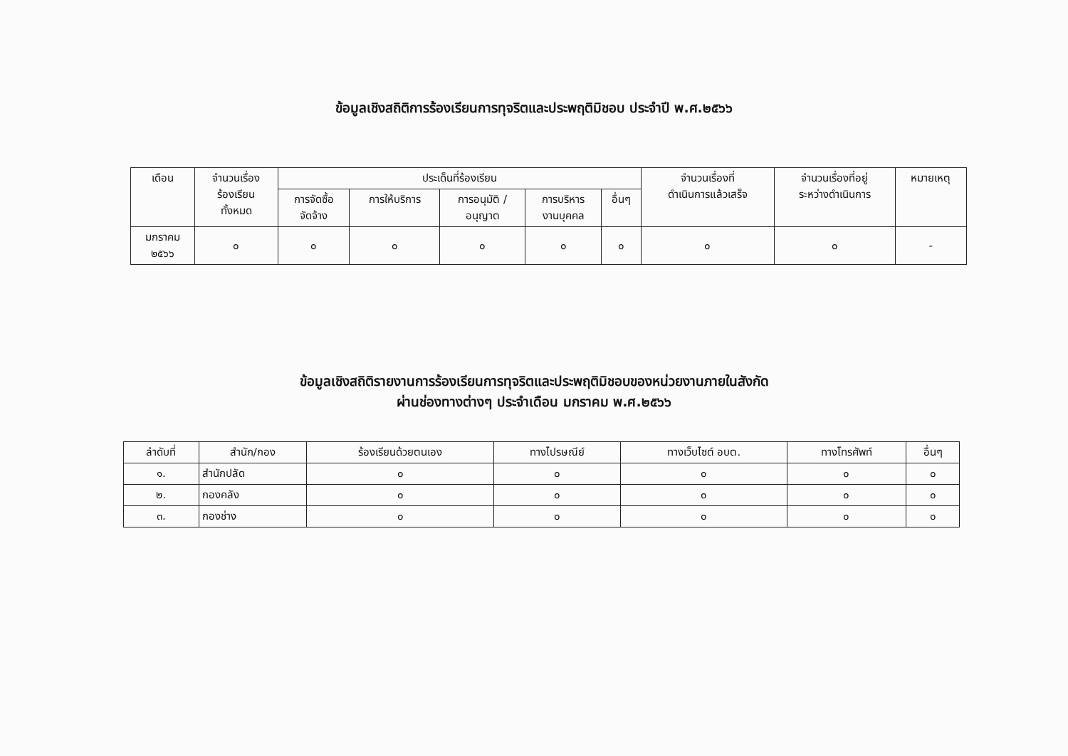ข้อมูลเชิงสถิติการร้องเรียนการทุจริตและประพฤติมิชอบ ประจำปี พ.ศ.๒๕๖๖
| เดือน | จำนวนเรื่อง ร้องเรียน ทั้งหมด | ประเด็นที่ร้องเรียน | | | | | จำนวนเรื่องที่ ดำเนินการแล้วเสร็จ | จำนวนเรื่องที่อยู่ ระหว่างดำเนินการ | หมายเหตุ |
| --- | --- | --- | --- | --- | --- | --- | --- | --- | --- |
| | | การจัดซื้อ จัดจ้าง | การให้บริการ | การอนุมัติ / อนุญาต | การบริหาร งานบุคคล | อื่นๆ | | | |
| มกราคม ๒๕๖๖ | ๐ | ๐ | ๐ | ๐ | ๐ | ๐ | ๐ | ๐ | - |
ข้อมูลเชิงสถิติรายงานการร้องเรียนการทุจริตและประพฤติมิชอบของหน่วยงานภายในสังกัด
ผ่านช่องทางต่างๆ ประจำเดือน มกราคม พ.ศ.๒๕๖๖
| ลำดับที่ | สำนัก/กอง | ร้องเรียนด้วยตนเอง | ทางไปรษณีย์ | ทางเว็บไซต์ อบต. | ทางโทรศัพท์ | อื่นๆ |
| --- | --- | --- | --- | --- | --- | --- |
| ๑. | สำนักปลัด | ๐ | ๐ | ๐ | ๐ | ๐ |
| ๒. | กองคลัง | ๐ | ๐ | ๐ | ๐ | ๐ |
| ๓. | กองช่าง | ๐ | ๐ | ๐ | ๐ | ๐ |